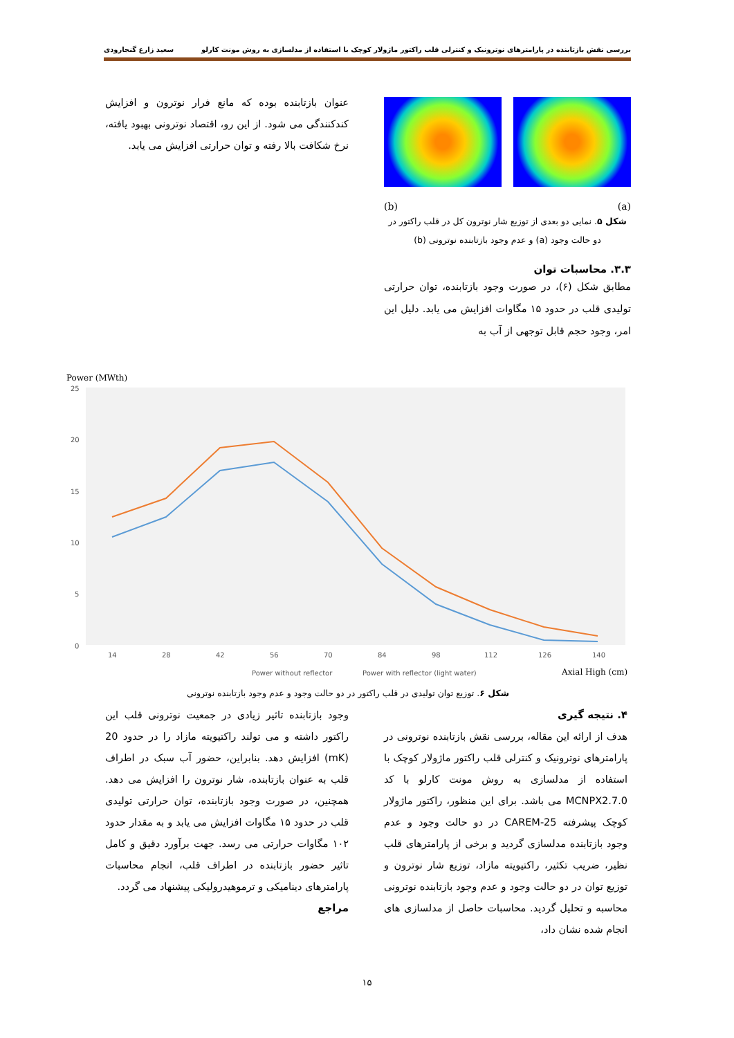بررسی نقش بازتابنده در پارامترهای نوترونیک و کنترلی قلب راکتور ماژولار کوچک با استفاده از مدلسازی به روش مونت کارلو سعید زارع گنجارودی
(b) (a)
شکل ۵. نمایی دو بعدی از توزیع شار نوترون کل در قلب راکتور در دو حالت وجود (a) و عدم وجود بازتابنده نوترونی (b)
۳.۳. محاسبات توان
مطابق شکل (۶)، در صورت وجود بازتابنده، توان حرارتی تولیدی قلب در حدود ۱۵ مگاوات افزایش می یابد. دلیل این امر، وجود حجم قابل توجهی از آب به
عنوان بازتابنده بوده که مانع فرار نوترون و افزایش کندکنندگی می شود. از این رو، اقتصاد نوترونی بهبود یافته، نرخ شکافت بالا رفته و توان حرارتی افزایش می یابد.
Power (MWth)
25
20
15
10
5
0
14
28
42
56
70
84
98
112
126
140
Power without reflector
Power with reflector (light water)
Axial High (cm)
شکل ۶. توزیع توان تولیدی در قلب راکتور در دو حالت وجود و عدم وجود بازتابنده نوترونی
۴. نتیجه گیری
هدف از ارائه این مقاله، بررسی نقش بازتابنده نوترونی در پارامترهای نوترونیک و کنترلی قلب راکتور ماژولار کوچک با استفاده از مدلسازی به روش مونت کارلو با کد MCNPX2.7.0 می باشد. برای این منظور، راکتور ماژولار کوچک پیشرفته CAREM-25 در دو حالت وجود و عدم وجود بازتابنده مدلسازی گردید و برخی از پارامترهای قلب نظیر، ضریب تکثیر، راکتیویته مازاد، توزیع شار نوترون و توزیع توان در دو حالت وجود و عدم وجود بازتابنده نوترونی محاسبه و تحلیل گردید. محاسبات حاصل از مدلسازی های انجام شده نشان داد،
وجود بازتابنده تاثیر زیادی در جمعیت نوترونی قلب این راکتور داشته و می تولند راکتیویته مازاد را در حدود 20 (mK) افزایش دهد. بنابراین، حضور آب سبک در اطراف قلب به عنوان بازتابنده، شار نوترون را افزایش می دهد. همچنین، در صورت وجود بازتابنده، توان حرارتی تولیدی قلب در حدود ۱۵ مگاوات افزایش می یابد و به مقدار حدود ۱۰۲ مگاوات حرارتی می رسد. جهت برآورد دقیق و کامل تاثیر حضور بازتابنده در اطراف قلب، انجام محاسبات پارامترهای دینامیکی و ترموهیدرولیکی پیشنهاد می گردد.
مراجع
۱۵